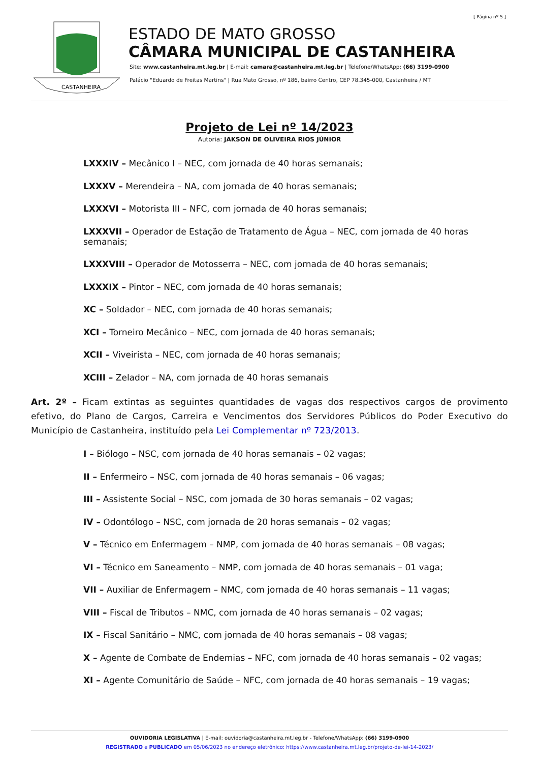[ Página nº 5 ]
CASTANHEIRA
ESTADO DE MATO GROSSO
CÂMARA MUNICIPAL DE CASTANHEIRA
Site: www.castanheira.mt.leg.br | E-mail: camara@castanheira.mt.leg.br | Telefone/WhatsApp: (66) 3199-0900
Palácio "Eduardo de Freitas Martins" | Rua Mato Grosso, nº 186, bairro Centro, CEP 78.345-000, Castanheira / MT
Projeto de Lei nº 14/2023
Autoria: JAKSON DE OLIVEIRA RIOS JÚNIOR
LXXXIV – Mecânico I – NEC, com jornada de 40 horas semanais;
LXXXV – Merendeira – NA, com jornada de 40 horas semanais;
LXXXVI – Motorista III – NFC, com jornada de 40 horas semanais;
LXXXVII – Operador de Estação de Tratamento de Água – NEC, com jornada de 40 horas semanais;
LXXXVIII – Operador de Motosserra – NEC, com jornada de 40 horas semanais;
LXXXIX – Pintor – NEC, com jornada de 40 horas semanais;
XC – Soldador – NEC, com jornada de 40 horas semanais;
XCI – Torneiro Mecânico – NEC, com jornada de 40 horas semanais;
XCII – Viveirista – NEC, com jornada de 40 horas semanais;
XCIII – Zelador – NA, com jornada de 40 horas semanais
Art. 2º – Ficam extintas as seguintes quantidades de vagas dos respectivos cargos de provimento efetivo, do Plano de Cargos, Carreira e Vencimentos dos Servidores Públicos do Poder Executivo do Município de Castanheira, instituído pela Lei Complementar nº 723/2013.
I – Biólogo – NSC, com jornada de 40 horas semanais – 02 vagas;
II – Enfermeiro – NSC, com jornada de 40 horas semanais – 06 vagas;
III – Assistente Social – NSC, com jornada de 30 horas semanais – 02 vagas;
IV – Odontólogo – NSC, com jornada de 20 horas semanais – 02 vagas;
V – Técnico em Enfermagem – NMP, com jornada de 40 horas semanais – 08 vagas;
VI – Técnico em Saneamento – NMP, com jornada de 40 horas semanais – 01 vaga;
VII – Auxiliar de Enfermagem – NMC, com jornada de 40 horas semanais – 11 vagas;
VIII – Fiscal de Tributos – NMC, com jornada de 40 horas semanais – 02 vagas;
IX – Fiscal Sanitário – NMC, com jornada de 40 horas semanais – 08 vagas;
X – Agente de Combate de Endemias – NFC, com jornada de 40 horas semanais – 02 vagas;
XI – Agente Comunitário de Saúde – NFC, com jornada de 40 horas semanais – 19 vagas;
OUVIDORIA LEGISLATIVA | E-mail: ouvidoria@castanheira.mt.leg.br - Telefone/WhatsApp: (66) 3199-0900
REGISTRADO e PUBLICADO em 05/06/2023 no endereço eletrônico: https://www.castanheira.mt.leg.br/projeto-de-lei-14-2023/